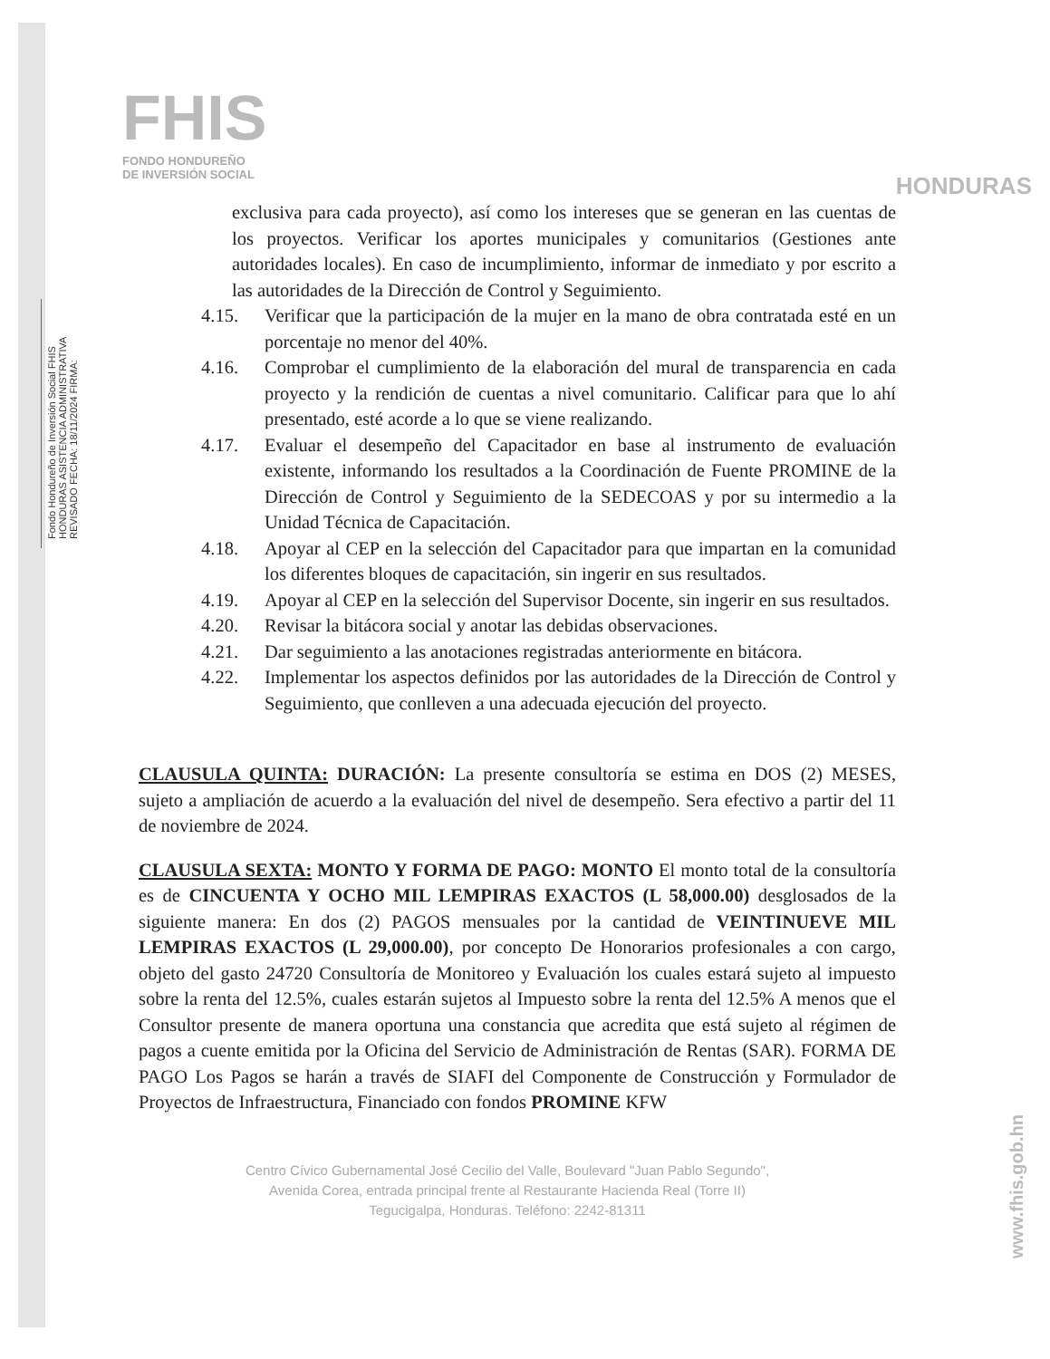Fondo Hondureño de Inversión Social FHIS HONDURAS ASISTENCIA ADMINISTRATIVA REVISADO FECHA: 18/11/2024 FIRMA:
FHIS
FONDO HONDUREÑO
DE INVERSIÓN SOCIAL
HONDURAS
exclusiva para cada proyecto), así como los intereses que se generan en las cuentas de los proyectos. Verificar los aportes municipales y comunitarios (Gestiones ante autoridades locales). En caso de incumplimiento, informar de inmediato y por escrito a las autoridades de la Dirección de Control y Seguimiento.
4.15. Verificar que la participación de la mujer en la mano de obra contratada esté en un porcentaje no menor del 40%.
4.16. Comprobar el cumplimiento de la elaboración del mural de transparencia en cada proyecto y la rendición de cuentas a nivel comunitario. Calificar para que lo ahí presentado, esté acorde a lo que se viene realizando.
4.17. Evaluar el desempeño del Capacitador en base al instrumento de evaluación existente, informando los resultados a la Coordinación de Fuente PROMINE de la Dirección de Control y Seguimiento de la SEDECOAS y por su intermedio a la Unidad Técnica de Capacitación.
4.18. Apoyar al CEP en la selección del Capacitador para que impartan en la comunidad los diferentes bloques de capacitación, sin ingerir en sus resultados.
4.19. Apoyar al CEP en la selección del Supervisor Docente, sin ingerir en sus resultados.
4.20. Revisar la bitácora social y anotar las debidas observaciones.
4.21. Dar seguimiento a las anotaciones registradas anteriormente en bitácora.
4.22. Implementar los aspectos definidos por las autoridades de la Dirección de Control y Seguimiento, que conlleven a una adecuada ejecución del proyecto.
CLAUSULA QUINTA: DURACIÓN: La presente consultoría se estima en DOS (2) MESES, sujeto a ampliación de acuerdo a la evaluación del nivel de desempeño. Sera efectivo a partir del 11 de noviembre de 2024.
CLAUSULA SEXTA: MONTO Y FORMA DE PAGO: MONTO El monto total de la consultoría es de CINCUENTA Y OCHO MIL LEMPIRAS EXACTOS (L 58,000.00) desglosados de la siguiente manera: En dos (2) PAGOS mensuales por la cantidad de VEINTINUEVE MIL LEMPIRAS EXACTOS (L 29,000.00), por concepto De Honorarios profesionales a con cargo, objeto del gasto 24720 Consultoría de Monitoreo y Evaluación los cuales estará sujeto al impuesto sobre la renta del 12.5%, cuales estarán sujetos al Impuesto sobre la renta del 12.5% A menos que el Consultor presente de manera oportuna una constancia que acredita que está sujeto al régimen de pagos a cuente emitida por la Oficina del Servicio de Administración de Rentas (SAR). FORMA DE PAGO Los Pagos se harán a través de SIAFI del Componente de Construcción y Formulador de Proyectos de Infraestructura, Financiado con fondos PROMINE KFW
Centro Cívico Gubernamental José Cecilio del Valle, Boulevard "Juan Pablo Segundo",
Avenida Corea, entrada principal frente al Restaurante Hacienda Real (Torre II)
Tegucigalpa, Honduras. Teléfono: 2242-81311
www.fhis.gob.hn